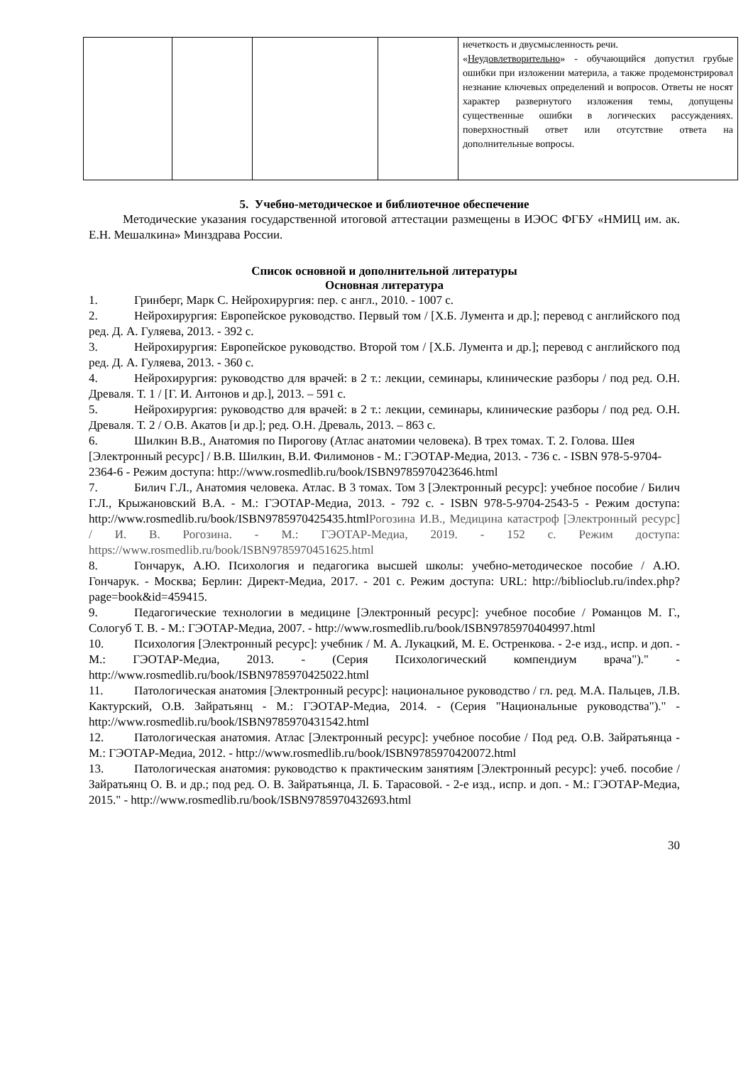| | | | | нечеткость и двусмысленность речи. « Неудовлетворительно » - обучающийся допустил грубые ошибки при изложении материла, а также продемонстрировал незнание ключевых определений и вопросов. Ответы не носят характер развернутого изложения темы, допущены существенные ошибки в логических рассуждениях. поверхностный ответ или отсутствие ответа на дополнительные вопросы. |
5. Учебно-методическое и библиотечное обеспечение
Методические указания государственной итоговой аттестации размещены в ИЭОС ФГБУ «НМИЦ им. ак. Е.Н. Мешалкина» Минздрава России.
Список основной и дополнительной литературы
Основная литература
1. Гринберг, Марк С. Нейрохирургия: пер. с англ., 2010. - 1007 с.
2. Нейрохирургия: Европейское руководство. Первый том / [Х.Б. Лумента и др.]; перевод с английского под ред. Д. А. Гуляева, 2013. - 392 с.
3. Нейрохирургия: Европейское руководство. Второй том / [Х.Б. Лумента и др.]; перевод с английского под ред. Д. А. Гуляева, 2013. - 360 с.
4. Нейрохирургия: руководство для врачей: в 2 т.: лекции, семинары, клинические разборы / под ред. О.Н. Древаля. Т. 1 / [Г. И. Антонов и др.], 2013. – 591 с.
5. Нейрохирургия: руководство для врачей: в 2 т.: лекции, семинары, клинические разборы / под ред. О.Н. Древаля. Т. 2 / О.В. Акатов [и др.]; ред. О.Н. Древаль, 2013. – 863 с.
6. Шилкин В.В., Анатомия по Пирогову (Атлас анатомии человека). В трех томах. Т. 2. Голова. Шея [Электронный ресурс] / В.В. Шилкин, В.И. Филимонов - М.: ГЭОТАР-Медиа, 2013. - 736 с. - ISBN 978-5-9704-2364-6 - Режим доступа: http://www.rosmedlib.ru/book/ISBN9785970423646.html
7. Билич Г.Л., Анатомия человека. Атлас. В 3 томах. Том 3 [Электронный ресурс]: учебное пособие / Билич Г.Л., Крыжановский В.А. - М.: ГЭОТАР-Медиа, 2013. - 792 с. - ISBN 978-5-9704-2543-5 - Режим доступа: http://www.rosmedlib.ru/book/ISBN9785970425435.htmlРогозина И.В., Медицина катастроф [Электронный ресурс] / И. В. Рогозина. - М.: ГЭОТАР-Медиа, 2019. - 152 с. Режим доступа: https://www.rosmedlib.ru/book/ISBN9785970451625.html
8. Гончарук, А.Ю. Психология и педагогика высшей школы: учебно-методическое пособие / А.Ю. Гончарук. - Москва; Берлин: Директ-Медиа, 2017. - 201 с. Режим доступа: URL: http://biblioclub.ru/index.php?page=book&id=459415.
9. Педагогические технологии в медицине [Электронный ресурс]: учебное пособие / Романцов М. Г., Сологуб Т. В. - М.: ГЭОТАР-Медиа, 2007. - http://www.rosmedlib.ru/book/ISBN9785970404997.html
10. Психология [Электронный ресурс]: учебник / М. А. Лукацкий, М. Е. Остренкова. - 2-е изд., испр. и доп. - М.: ГЭОТАР-Медиа, 2013. - (Серия Психологический компендиум врача")." - http://www.rosmedlib.ru/book/ISBN9785970425022.html
11. Патологическая анатомия [Электронный ресурс]: национальное руководство / гл. ред. М.А. Пальцев, Л.В. Кактурский, О.В. Зайратьянц - М.: ГЭОТАР-Медиа, 2014. - (Серия "Национальные руководства")." - http://www.rosmedlib.ru/book/ISBN9785970431542.html
12. Патологическая анатомия. Атлас [Электронный ресурс]: учебное пособие / Под ред. О.В. Зайратьянца - М.: ГЭОТАР-Медиа, 2012. - http://www.rosmedlib.ru/book/ISBN9785970420072.html
13. Патологическая анатомия: руководство к практическим занятиям [Электронный ресурс]: учеб. пособие / Зайратьянц О. В. и др.; под ред. О. В. Зайратьянца, Л. Б. Тарасовой. - 2-е изд., испр. и доп. - М.: ГЭОТАР-Медиа, 2015." - http://www.rosmedlib.ru/book/ISBN9785970432693.html
30